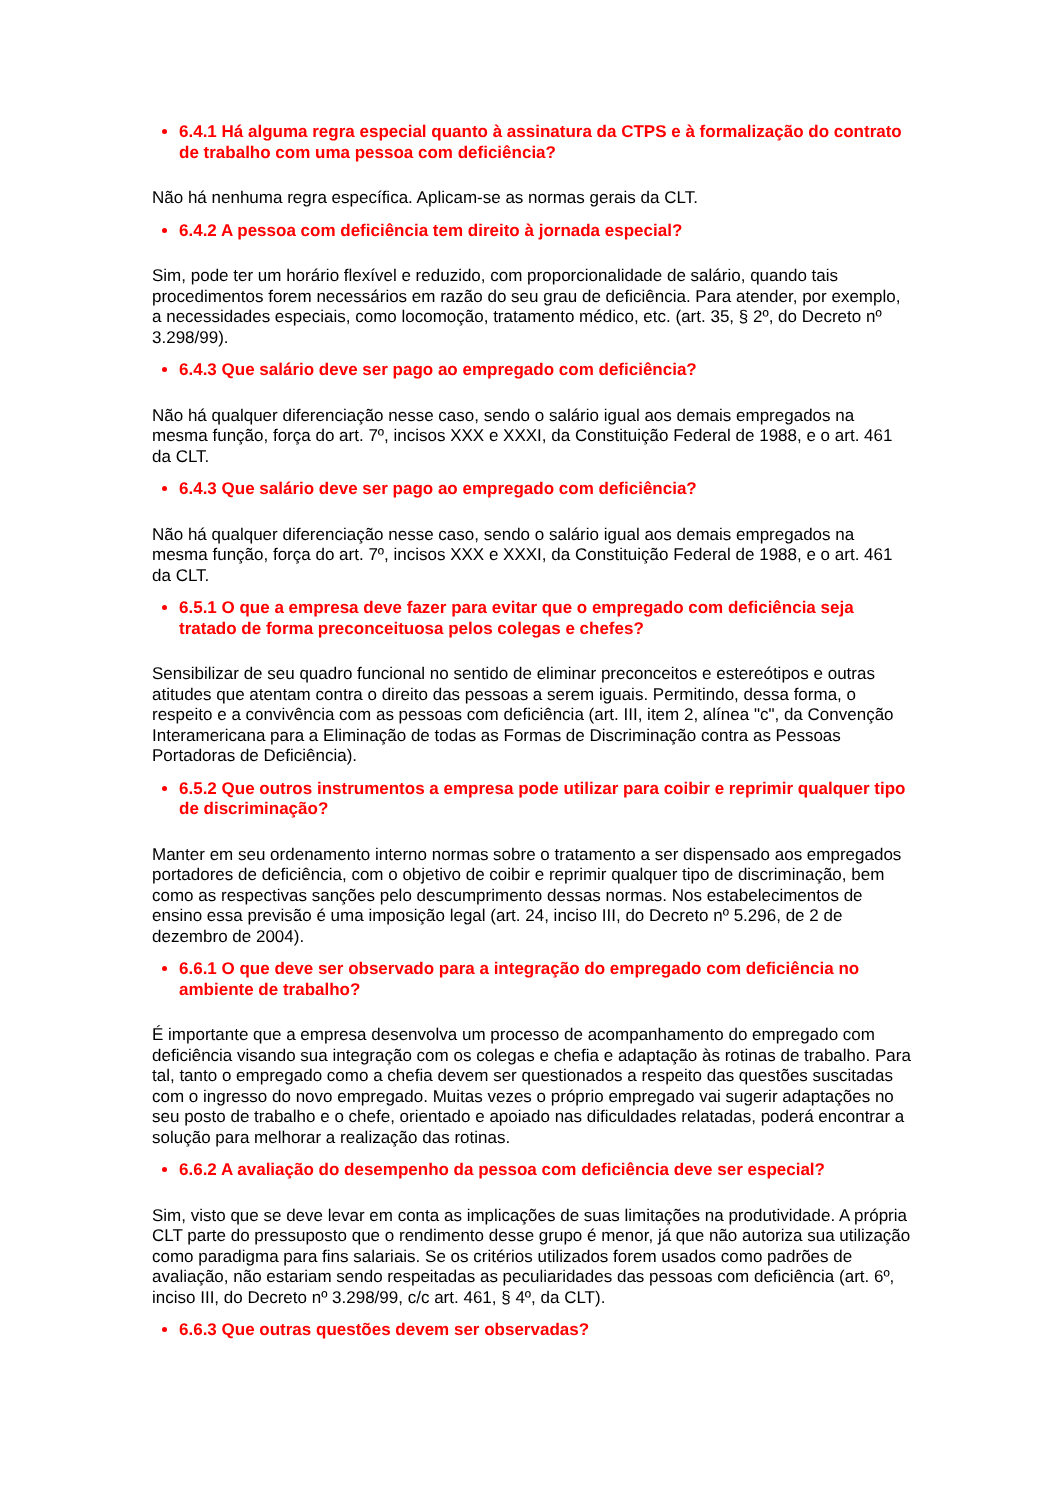6.4.1 Há alguma regra especial quanto à assinatura da CTPS e à formalização do contrato de trabalho com uma pessoa com deficiência?
Não há nenhuma regra específica. Aplicam-se as normas gerais da CLT.
6.4.2 A pessoa com deficiência tem direito à jornada especial?
Sim, pode ter um horário flexível e reduzido, com proporcionalidade de salário, quando tais procedimentos forem necessários em razão do seu grau de deficiência. Para atender, por exemplo, a necessidades especiais, como locomoção, tratamento médico, etc. (art. 35, § 2º, do Decreto nº 3.298/99).
6.4.3 Que salário deve ser pago ao empregado com deficiência?
Não há qualquer diferenciação nesse caso, sendo o salário igual aos demais empregados na mesma função, força do art. 7º, incisos XXX e XXXI, da Constituição Federal de 1988, e o art. 461 da CLT.
6.4.3 Que salário deve ser pago ao empregado com deficiência?
Não há qualquer diferenciação nesse caso, sendo o salário igual aos demais empregados na mesma função, força do art. 7º, incisos XXX e XXXI, da Constituição Federal de 1988, e o art. 461 da CLT.
6.5.1 O que a empresa deve fazer para evitar que o empregado com deficiência seja tratado de forma preconceituosa pelos colegas e chefes?
Sensibilizar de seu quadro funcional no sentido de eliminar preconceitos e estereótipos e outras atitudes que atentam contra o direito das pessoas a serem iguais. Permitindo, dessa forma, o respeito e a convivência com as pessoas com deficiência (art. III, item 2, alínea "c", da Convenção Interamericana para a Eliminação de todas as Formas de Discriminação contra as Pessoas Portadoras de Deficiência).
6.5.2 Que outros instrumentos a empresa pode utilizar para coibir e reprimir qualquer tipo de discriminação?
Manter em seu ordenamento interno normas sobre o tratamento a ser dispensado aos empregados portadores de deficiência, com o objetivo de coibir e reprimir qualquer tipo de discriminação, bem como as respectivas sanções pelo descumprimento dessas normas. Nos estabelecimentos de ensino essa previsão é uma imposição legal (art. 24, inciso III, do Decreto nº 5.296, de 2 de dezembro de 2004).
6.6.1 O que deve ser observado para a integração do empregado com deficiência no ambiente de trabalho?
É importante que a empresa desenvolva um processo de acompanhamento do empregado com deficiência visando sua integração com os colegas e chefia e adaptação às rotinas de trabalho. Para tal, tanto o empregado como a chefia devem ser questionados a respeito das questões suscitadas com o ingresso do novo empregado. Muitas vezes o próprio empregado vai sugerir adaptações no seu posto de trabalho e o chefe, orientado e apoiado nas dificuldades relatadas, poderá encontrar a solução para melhorar a realização das rotinas.
6.6.2 A avaliação do desempenho da pessoa com deficiência deve ser especial?
Sim, visto que se deve levar em conta as implicações de suas limitações na produtividade. A própria CLT parte do pressuposto que o rendimento desse grupo é menor, já que não autoriza sua utilização como paradigma para fins salariais. Se os critérios utilizados forem usados como padrões de avaliação, não estariam sendo respeitadas as peculiaridades das pessoas com deficiência (art. 6º, inciso III, do Decreto nº 3.298/99, c/c art. 461, § 4º, da CLT).
6.6.3 Que outras questões devem ser observadas?